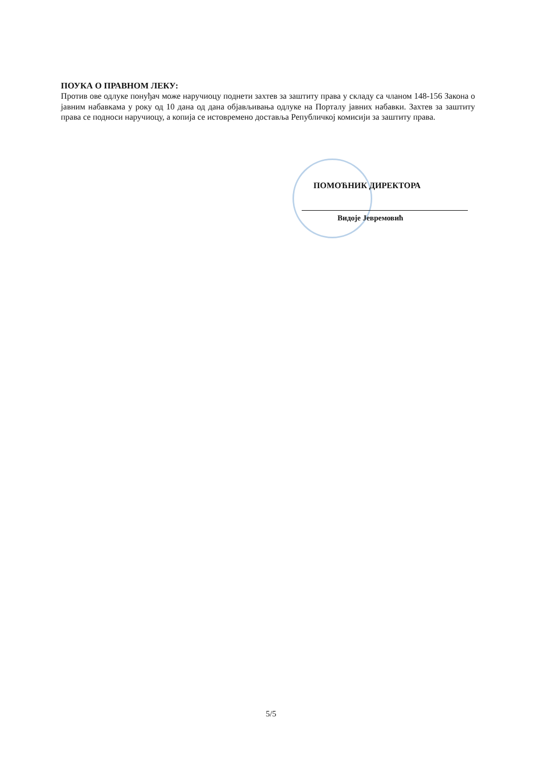ПОУКА О ПРАВНОМ ЛЕКУ:
Против ове одлуке понуђач може наручиоцу поднети захтев за заштиту права у складу са чланом 148-156 Закона о јавним набавкама у року од 10 дана од дана објављивања одлуке на Порталу јавних набавки. Захтев за заштиту права се подноси наручиоцу, а копија се истовремено доставља Републичкој комисији за заштиту права.
ПОМОЋНИК ДИРЕКТОРА
Видоје Јевремовић
5/5